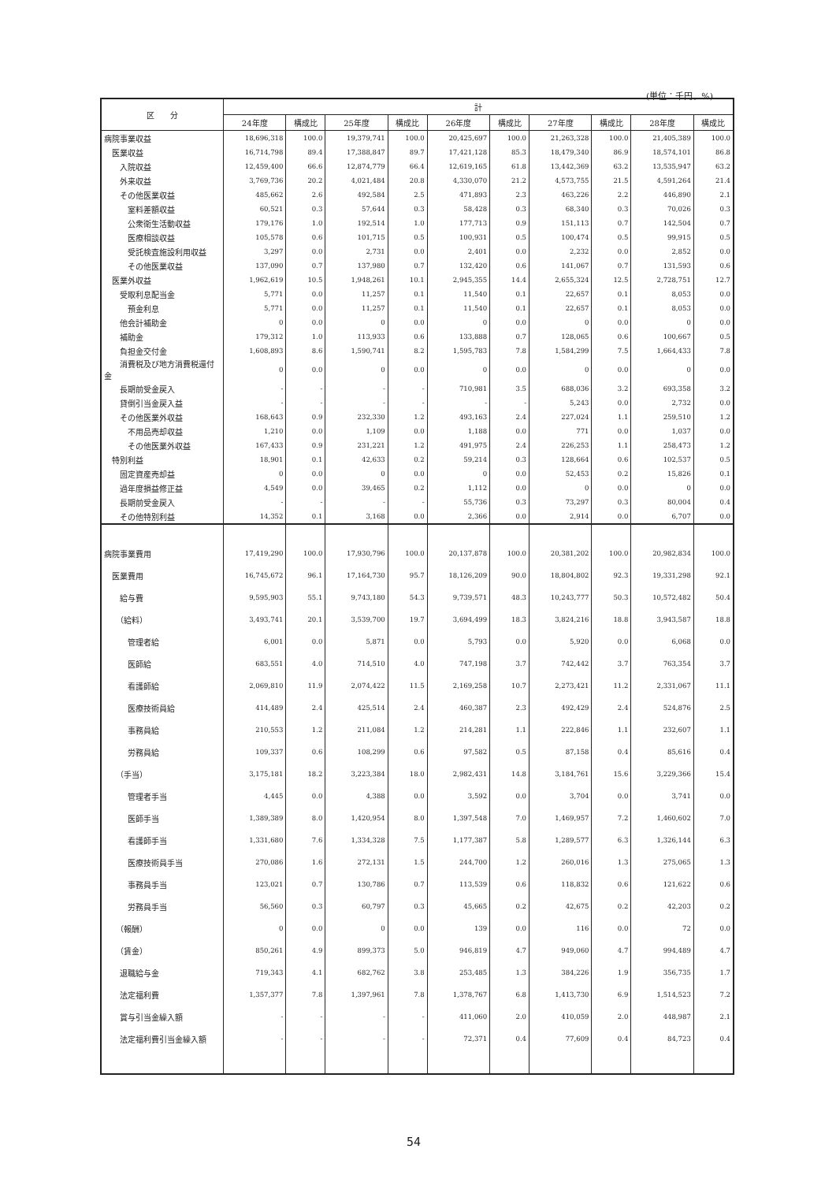(単位：千円、%)
| 区 分 | 計 | | | | | | | | | |
| --- | --- | --- | --- | --- | --- | --- | --- | --- | --- | --- |
| | 24年度 | 構成比 | 25年度 | 構成比 | 26年度 | 構成比 | 27年度 | 構成比 | 28年度 | 構成比 |
| 病院事業収益 | 18,696,318 | 100.0 | 19,379,741 | 100.0 | 20,425,697 | 100.0 | 21,263,328 | 100.0 | 21,405,389 | 100.0 |
| 医業収益 | 16,714,798 | 89.4 | 17,388,847 | 89.7 | 17,421,128 | 85.3 | 18,479,340 | 86.9 | 18,574,101 | 86.8 |
| 入院収益 | 12,459,400 | 66.6 | 12,874,779 | 66.4 | 12,619,165 | 61.8 | 13,442,369 | 63.2 | 13,535,947 | 63.2 |
| 外来収益 | 3,769,736 | 20.2 | 4,021,484 | 20.8 | 4,330,070 | 21.2 | 4,573,755 | 21.5 | 4,591,264 | 21.4 |
| その他医業収益 | 485,662 | 2.6 | 492,584 | 2.5 | 471,893 | 2.3 | 463,226 | 2.2 | 446,890 | 2.1 |
| 室料差額収益 | 60,521 | 0.3 | 57,644 | 0.3 | 58,428 | 0.3 | 68,340 | 0.3 | 70,026 | 0.3 |
| 公衆衛生活動収益 | 179,176 | 1.0 | 192,514 | 1.0 | 177,713 | 0.9 | 151,113 | 0.7 | 142,504 | 0.7 |
| 医療相談収益 | 105,578 | 0.6 | 101,715 | 0.5 | 100,931 | 0.5 | 100,474 | 0.5 | 99,915 | 0.5 |
| 受託検査施設利用収益 | 3,297 | 0.0 | 2,731 | 0.0 | 2,401 | 0.0 | 2,232 | 0.0 | 2,852 | 0.0 |
| その他医業収益 | 137,090 | 0.7 | 137,980 | 0.7 | 132,420 | 0.6 | 141,067 | 0.7 | 131,593 | 0.6 |
| 医業外収益 | 1,962,619 | 10.5 | 1,948,261 | 10.1 | 2,945,355 | 14.4 | 2,655,324 | 12.5 | 2,728,751 | 12.7 |
| 受取利息配当金 | 5,771 | 0.0 | 11,257 | 0.1 | 11,540 | 0.1 | 22,657 | 0.1 | 8,053 | 0.0 |
| 預金利息 | 5,771 | 0.0 | 11,257 | 0.1 | 11,540 | 0.1 | 22,657 | 0.1 | 8,053 | 0.0 |
| 他会計補助金 | 0 | 0.0 | 0 | 0.0 | 0 | 0.0 | 0 | 0.0 | 0 | 0.0 |
| 補助金 | 179,312 | 1.0 | 113,933 | 0.6 | 133,888 | 0.7 | 128,065 | 0.6 | 100,667 | 0.5 |
| 負担金交付金 | 1,608,893 | 8.6 | 1,590,741 | 8.2 | 1,595,783 | 7.8 | 1,584,299 | 7.5 | 1,664,433 | 7.8 |
| 消費税及び地方消費税還付金 | 0 | 0.0 | 0 | 0.0 | 0 | 0.0 | 0 | 0.0 | 0 | 0.0 |
| 長期前受金戻入 | - | - | - | - | 710,981 | 3.5 | 688,036 | 3.2 | 693,358 | 3.2 |
| 貸倒引当金戻入益 | - | - | - | - | - | - | 5,243 | 0.0 | 2,732 | 0.0 |
| その他医業外収益 | 168,643 | 0.9 | 232,330 | 1.2 | 493,163 | 2.4 | 227,024 | 1.1 | 259,510 | 1.2 |
| 不用品売却収益 | 1,210 | 0.0 | 1,109 | 0.0 | 1,188 | 0.0 | 771 | 0.0 | 1,037 | 0.0 |
| その他医業外収益 | 167,433 | 0.9 | 231,221 | 1.2 | 491,975 | 2.4 | 226,253 | 1.1 | 258,473 | 1.2 |
| 特別利益 | 18,901 | 0.1 | 42,633 | 0.2 | 59,214 | 0.3 | 128,664 | 0.6 | 102,537 | 0.5 |
| 固定資産売却益 | 0 | 0.0 | 0 | 0.0 | 0 | 0.0 | 52,453 | 0.2 | 15,826 | 0.1 |
| 過年度損益修正益 | 4,549 | 0.0 | 39,465 | 0.2 | 1,112 | 0.0 | 0 | 0.0 | 0 | 0.0 |
| 長期前受金戻入 | - | - | - | - | 55,736 | 0.3 | 73,297 | 0.3 | 80,004 | 0.4 |
| その他特別利益 | 14,352 | 0.1 | 3,168 | 0.0 | 2,366 | 0.0 | 2,914 | 0.0 | 6,707 | 0.0 |
| 病院事業費用 | 17,419,290 | 100.0 | 17,930,796 | 100.0 | 20,137,878 | 100.0 | 20,381,202 | 100.0 | 20,982,834 | 100.0 |
| 医業費用 | 16,745,672 | 96.1 | 17,164,730 | 95.7 | 18,126,209 | 90.0 | 18,804,802 | 92.3 | 19,331,298 | 92.1 |
| 給与費 | 9,595,903 | 55.1 | 9,743,180 | 54.3 | 9,739,571 | 48.3 | 10,243,777 | 50.3 | 10,572,482 | 50.4 |
| （給料） | 3,493,741 | 20.1 | 3,539,700 | 19.7 | 3,694,499 | 18.3 | 3,824,216 | 18.8 | 3,943,587 | 18.8 |
| 管理者給 | 6,001 | 0.0 | 5,871 | 0.0 | 5,793 | 0.0 | 5,920 | 0.0 | 6,068 | 0.0 |
| 医師給 | 683,551 | 4.0 | 714,510 | 4.0 | 747,198 | 3.7 | 742,442 | 3.7 | 763,354 | 3.7 |
| 看護師給 | 2,069,810 | 11.9 | 2,074,422 | 11.5 | 2,169,258 | 10.7 | 2,273,421 | 11.2 | 2,331,067 | 11.1 |
| 医療技術員給 | 414,489 | 2.4 | 425,514 | 2.4 | 460,387 | 2.3 | 492,429 | 2.4 | 524,876 | 2.5 |
| 事務員給 | 210,553 | 1.2 | 211,084 | 1.2 | 214,281 | 1.1 | 222,846 | 1.1 | 232,607 | 1.1 |
| 労務員給 | 109,337 | 0.6 | 108,299 | 0.6 | 97,582 | 0.5 | 87,158 | 0.4 | 85,616 | 0.4 |
| （手当） | 3,175,181 | 18.2 | 3,223,384 | 18.0 | 2,982,431 | 14.8 | 3,184,761 | 15.6 | 3,229,366 | 15.4 |
| 管理者手当 | 4,445 | 0.0 | 4,388 | 0.0 | 3,592 | 0.0 | 3,704 | 0.0 | 3,741 | 0.0 |
| 医師手当 | 1,389,389 | 8.0 | 1,420,954 | 8.0 | 1,397,548 | 7.0 | 1,469,957 | 7.2 | 1,460,602 | 7.0 |
| 看護師手当 | 1,331,680 | 7.6 | 1,334,328 | 7.5 | 1,177,387 | 5.8 | 1,289,577 | 6.3 | 1,326,144 | 6.3 |
| 医療技術員手当 | 270,086 | 1.6 | 272,131 | 1.5 | 244,700 | 1.2 | 260,016 | 1.3 | 275,065 | 1.3 |
| 事務員手当 | 123,021 | 0.7 | 130,786 | 0.7 | 113,539 | 0.6 | 118,832 | 0.6 | 121,622 | 0.6 |
| 労務員手当 | 56,560 | 0.3 | 60,797 | 0.3 | 45,665 | 0.2 | 42,675 | 0.2 | 42,203 | 0.2 |
| （報酬） | 0 | 0.0 | 0 | 0.0 | 139 | 0.0 | 116 | 0.0 | 72 | 0.0 |
| （賃金） | 850,261 | 4.9 | 899,373 | 5.0 | 946,819 | 4.7 | 949,060 | 4.7 | 994,489 | 4.7 |
| 退職給与金 | 719,343 | 4.1 | 682,762 | 3.8 | 253,485 | 1.3 | 384,226 | 1.9 | 356,735 | 1.7 |
| 法定福利費 | 1,357,377 | 7.8 | 1,397,961 | 7.8 | 1,378,767 | 6.8 | 1,413,730 | 6.9 | 1,514,523 | 7.2 |
| 賞与引当金繰入額 | - | - | - | - | 411,060 | 2.0 | 410,059 | 2.0 | 448,987 | 2.1 |
| 法定福利費引当金繰入額 | - | - | - | - | 72,371 | 0.4 | 77,609 | 0.4 | 84,723 | 0.4 |
54